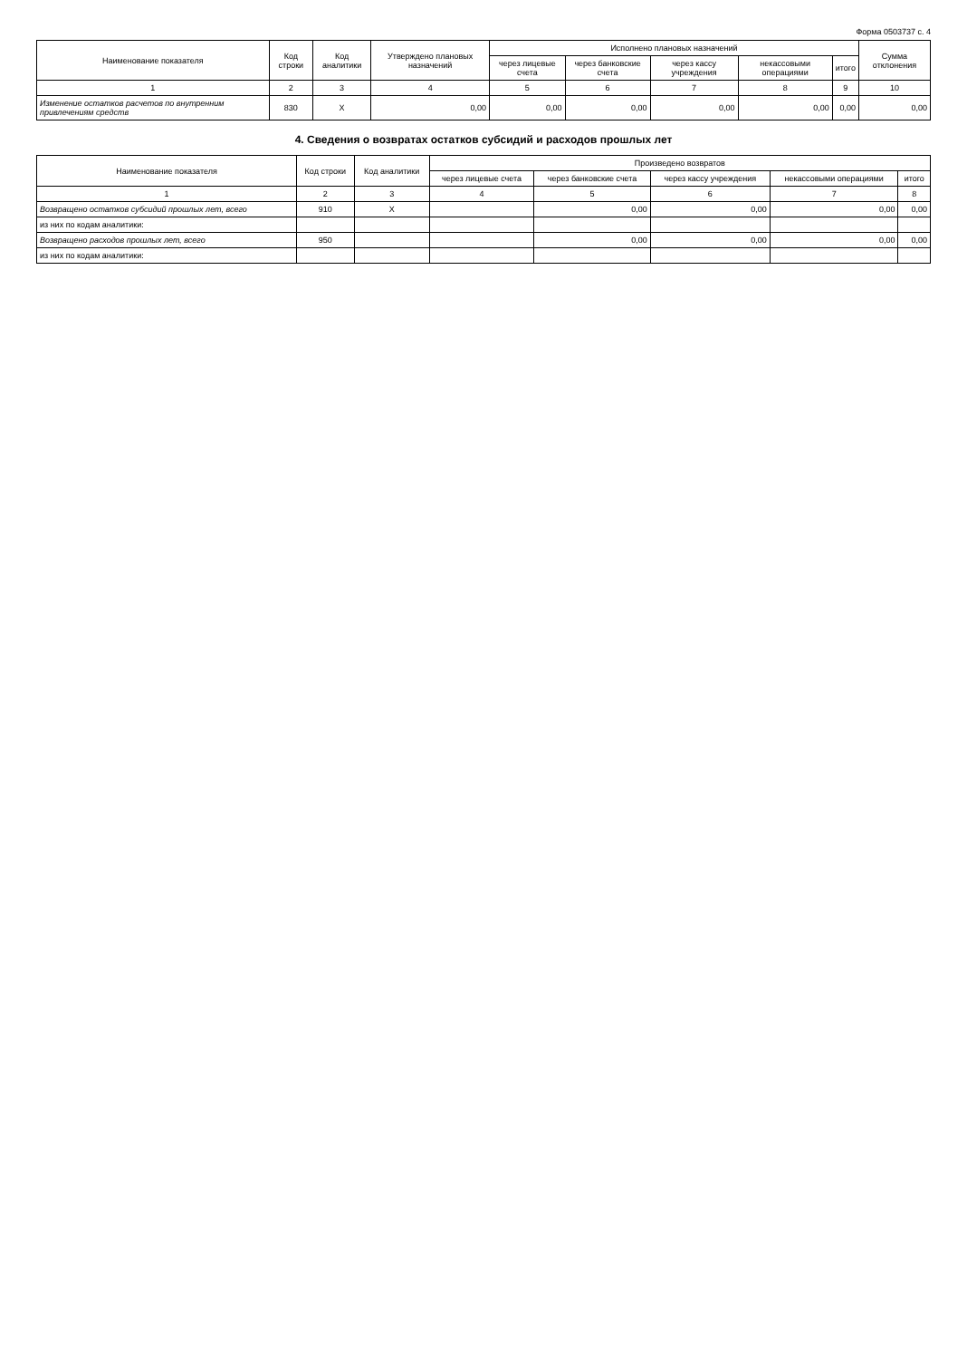Форма 0503737 с. 4
| Наименование показателя | Код строки | Код аналитики | Утверждено плановых назначений | Исполнено плановых назначений | | | | | Сумма отклонения |
| --- | --- | --- | --- | --- | --- | --- | --- | --- | --- |
| | | | | через лицевые счета | через банковские счета | через кассу учреждения | некассовыми операциями | итого | |
| 1 | 2 | 3 | 4 | 5 | 6 | 7 | 8 | 9 | 10 |
| Изменение остатков расчетов по внутренним привлечениям средств | 830 | X | 0,00 | 0,00 | 0,00 | 0,00 | 0,00 | 0,00 | 0,00 |
4. Сведения о возвратах остатков субсидий и расходов прошлых лет
| Наименование показателя | Код строки | Код аналитики | Произведено возвратов | | | | |
| --- | --- | --- | --- | --- | --- | --- | --- |
| | | | через лицевые счета | через банковские счета | через кассу учреждения | некассовыми операциями | итого |
| 1 | 2 | 3 | 4 | 5 | 6 | 7 | 8 |
| Возвращено остатков субсидий прошлых лет, всего | 910 | X | | 0,00 | 0,00 | 0,00 | 0,00 |
| из них по кодам аналитики: | | | | | | | |
| Возвращено расходов прошлых лет, всего | 950 | | | 0,00 | 0,00 | 0,00 | 0,00 |
| из них по кодам аналитики: | | | | | | | |